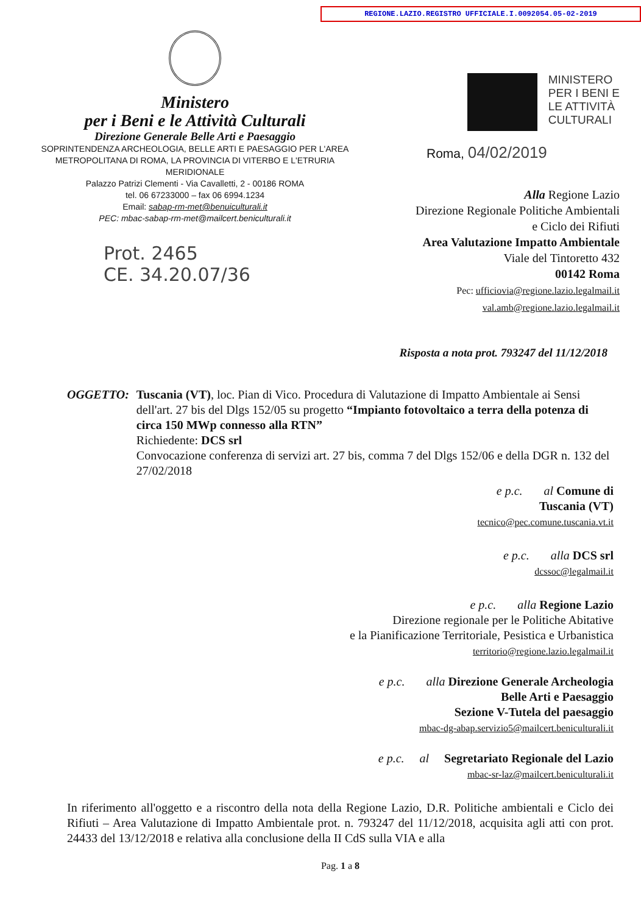REGIONE.LAZIO.REGISTRO UFFICIALE.I.0092054.05-02-2019
Ministero
per i Beni e le Attività Culturali
Direzione Generale Belle Arti e Paesaggio
SOPRINTENDENZA ARCHEOLOGIA, BELLE ARTI E PAESAGGIO PER L'AREA METROPOLITANA DI ROMA, LA PROVINCIA DI VITERBO E L'ETRURIA MERIDIONALE
Palazzo Patrizi Clementi - Via Cavalletti, 2 - 00186 ROMA
tel. 06 67233000 – fax 06 6994.1234
Email: sabap-rm-met@benuiculturali.it
PEC: mbac-sabap-rm-met@mailcert.beniculturali.it
Prot. 2465
CE. 34.20.07/36
MINISTERO
PER I BENI E
LE ATTIVITÀ
CULTURALI
Roma, 04/02/2019
Alla Regione Lazio
Direzione Regionale Politiche Ambientali
e Ciclo dei Rifiuti
Area Valutazione Impatto Ambientale
Viale del Tintoretto 432
00142 Roma
Pec: ufficiovia@regione.lazio.legalmail.it
val.amb@regione.lazio.legalmail.it
Risposta a nota prot. 793247 del 11/12/2018
OGGETTO: Tuscania (VT), loc. Pian di Vico. Procedura di Valutazione di Impatto Ambientale ai Sensi dell'art. 27 bis del Dlgs 152/05 su progetto “Impianto fotovoltaico a terra della potenza di circa 150 MWp connesso alla RTN”
Richiedente: DCS srl
Convocazione conferenza di servizi art. 27 bis, comma 7 del Dlgs 152/06 e della DGR n. 132 del 27/02/2018
e p.c. al Comune di
Tuscania (VT)
tecnico@pec.comune.tuscania.vt.it
e p.c. alla DCS srl
dcssoc@legalmail.it
e p.c. alla Regione Lazio
Direzione regionale per le Politiche Abitative
e la Pianificazione Territoriale, Pesistica e Urbanistica
territorio@regione.lazio.legalmail.it
e p.c. alla Direzione Generale Archeologia
Belle Arti e Paesaggio
Sezione V-Tutela del paesaggio
mbac-dg-abap.servizio5@mailcert.beniculturali.it
e p.c. al Segretariato Regionale del Lazio
mbac-sr-laz@mailcert.beniculturali.it
In riferimento all'oggetto e a riscontro della nota della Regione Lazio, D.R. Politiche ambientali e Ciclo dei Rifiuti – Area Valutazione di Impatto Ambientale prot. n. 793247 del 11/12/2018, acquisita agli atti con prot. 24433 del 13/12/2018 e relativa alla conclusione della II CdS sulla VIA e alla
Pag. 1 a 8